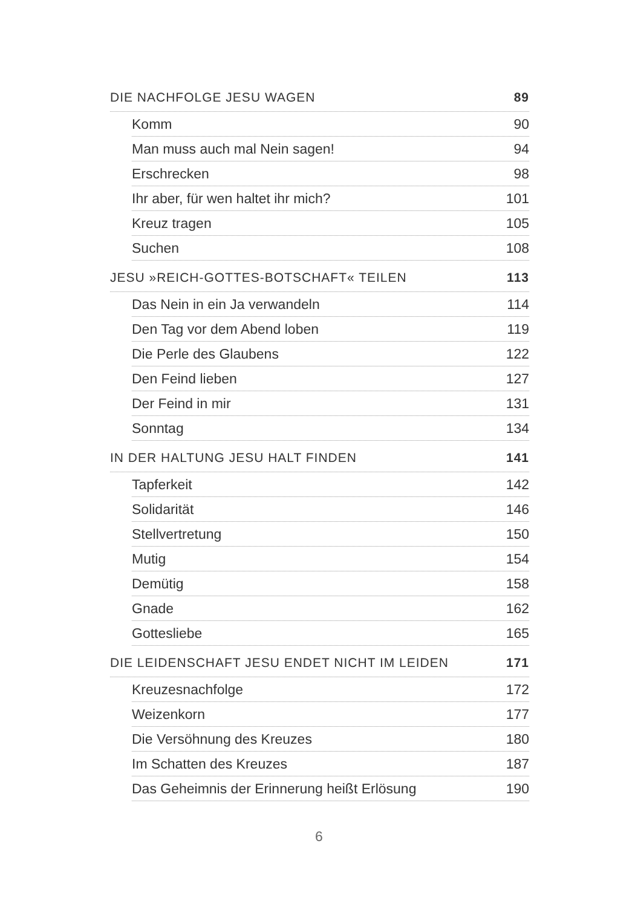DIE NACHFOLGE JESU WAGEN 89
Komm 90
Man muss auch mal Nein sagen! 94
Erschrecken 98
Ihr aber, für wen haltet ihr mich? 101
Kreuz tragen 105
Suchen 108
JESU »REICH-GOTTES-BOTSCHAFT« TEILEN 113
Das Nein in ein Ja verwandeln 114
Den Tag vor dem Abend loben 119
Die Perle des Glaubens 122
Den Feind lieben 127
Der Feind in mir 131
Sonntag 134
IN DER HALTUNG JESU HALT FINDEN 141
Tapferkeit 142
Solidarität 146
Stellvertretung 150
Mutig 154
Demütig 158
Gnade 162
Gottesliebe 165
DIE LEIDENSCHAFT JESU ENDET NICHT IM LEIDEN 171
Kreuzesnachfolge 172
Weizenkorn 177
Die Versöhnung des Kreuzes 180
Im Schatten des Kreuzes 187
Das Geheimnis der Erinnerung heißt Erlösung 190
6